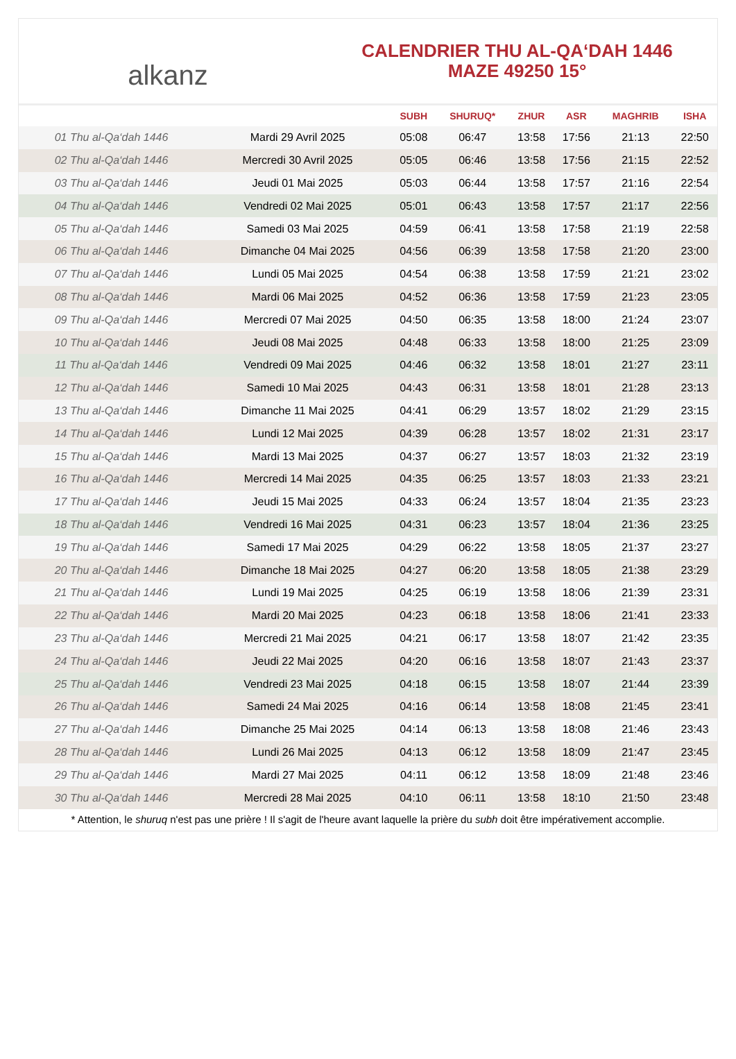alkanz
CALENDRIER THU AL-QA‘DAH 1446
MAZE 49250 15°
| | | SUBH | SHURUQ* | ZHUR | ASR | MAGHRIB | ISHA |
| --- | --- | --- | --- | --- | --- | --- | --- |
| 01 Thu al-Qa‘dah 1446 | Mardi 29 Avril 2025 | 05:08 | 06:47 | 13:58 | 17:56 | 21:13 | 22:50 |
| 02 Thu al-Qa‘dah 1446 | Mercredi 30 Avril 2025 | 05:05 | 06:46 | 13:58 | 17:56 | 21:15 | 22:52 |
| 03 Thu al-Qa‘dah 1446 | Jeudi 01 Mai 2025 | 05:03 | 06:44 | 13:58 | 17:57 | 21:16 | 22:54 |
| 04 Thu al-Qa‘dah 1446 | Vendredi 02 Mai 2025 | 05:01 | 06:43 | 13:58 | 17:57 | 21:17 | 22:56 |
| 05 Thu al-Qa‘dah 1446 | Samedi 03 Mai 2025 | 04:59 | 06:41 | 13:58 | 17:58 | 21:19 | 22:58 |
| 06 Thu al-Qa‘dah 1446 | Dimanche 04 Mai 2025 | 04:56 | 06:39 | 13:58 | 17:58 | 21:20 | 23:00 |
| 07 Thu al-Qa‘dah 1446 | Lundi 05 Mai 2025 | 04:54 | 06:38 | 13:58 | 17:59 | 21:21 | 23:02 |
| 08 Thu al-Qa‘dah 1446 | Mardi 06 Mai 2025 | 04:52 | 06:36 | 13:58 | 17:59 | 21:23 | 23:05 |
| 09 Thu al-Qa‘dah 1446 | Mercredi 07 Mai 2025 | 04:50 | 06:35 | 13:58 | 18:00 | 21:24 | 23:07 |
| 10 Thu al-Qa‘dah 1446 | Jeudi 08 Mai 2025 | 04:48 | 06:33 | 13:58 | 18:00 | 21:25 | 23:09 |
| 11 Thu al-Qa‘dah 1446 | Vendredi 09 Mai 2025 | 04:46 | 06:32 | 13:58 | 18:01 | 21:27 | 23:11 |
| 12 Thu al-Qa‘dah 1446 | Samedi 10 Mai 2025 | 04:43 | 06:31 | 13:58 | 18:01 | 21:28 | 23:13 |
| 13 Thu al-Qa‘dah 1446 | Dimanche 11 Mai 2025 | 04:41 | 06:29 | 13:57 | 18:02 | 21:29 | 23:15 |
| 14 Thu al-Qa‘dah 1446 | Lundi 12 Mai 2025 | 04:39 | 06:28 | 13:57 | 18:02 | 21:31 | 23:17 |
| 15 Thu al-Qa‘dah 1446 | Mardi 13 Mai 2025 | 04:37 | 06:27 | 13:57 | 18:03 | 21:32 | 23:19 |
| 16 Thu al-Qa‘dah 1446 | Mercredi 14 Mai 2025 | 04:35 | 06:25 | 13:57 | 18:03 | 21:33 | 23:21 |
| 17 Thu al-Qa‘dah 1446 | Jeudi 15 Mai 2025 | 04:33 | 06:24 | 13:57 | 18:04 | 21:35 | 23:23 |
| 18 Thu al-Qa‘dah 1446 | Vendredi 16 Mai 2025 | 04:31 | 06:23 | 13:57 | 18:04 | 21:36 | 23:25 |
| 19 Thu al-Qa‘dah 1446 | Samedi 17 Mai 2025 | 04:29 | 06:22 | 13:58 | 18:05 | 21:37 | 23:27 |
| 20 Thu al-Qa‘dah 1446 | Dimanche 18 Mai 2025 | 04:27 | 06:20 | 13:58 | 18:05 | 21:38 | 23:29 |
| 21 Thu al-Qa‘dah 1446 | Lundi 19 Mai 2025 | 04:25 | 06:19 | 13:58 | 18:06 | 21:39 | 23:31 |
| 22 Thu al-Qa‘dah 1446 | Mardi 20 Mai 2025 | 04:23 | 06:18 | 13:58 | 18:06 | 21:41 | 23:33 |
| 23 Thu al-Qa‘dah 1446 | Mercredi 21 Mai 2025 | 04:21 | 06:17 | 13:58 | 18:07 | 21:42 | 23:35 |
| 24 Thu al-Qa‘dah 1446 | Jeudi 22 Mai 2025 | 04:20 | 06:16 | 13:58 | 18:07 | 21:43 | 23:37 |
| 25 Thu al-Qa‘dah 1446 | Vendredi 23 Mai 2025 | 04:18 | 06:15 | 13:58 | 18:07 | 21:44 | 23:39 |
| 26 Thu al-Qa‘dah 1446 | Samedi 24 Mai 2025 | 04:16 | 06:14 | 13:58 | 18:08 | 21:45 | 23:41 |
| 27 Thu al-Qa‘dah 1446 | Dimanche 25 Mai 2025 | 04:14 | 06:13 | 13:58 | 18:08 | 21:46 | 23:43 |
| 28 Thu al-Qa‘dah 1446 | Lundi 26 Mai 2025 | 04:13 | 06:12 | 13:58 | 18:09 | 21:47 | 23:45 |
| 29 Thu al-Qa‘dah 1446 | Mardi 27 Mai 2025 | 04:11 | 06:12 | 13:58 | 18:09 | 21:48 | 23:46 |
| 30 Thu al-Qa‘dah 1446 | Mercredi 28 Mai 2025 | 04:10 | 06:11 | 13:58 | 18:10 | 21:50 | 23:48 |
* Attention, le shuruq n'est pas une prière ! Il s'agit de l'heure avant laquelle la prière du subh doit être impérativement accomplie.